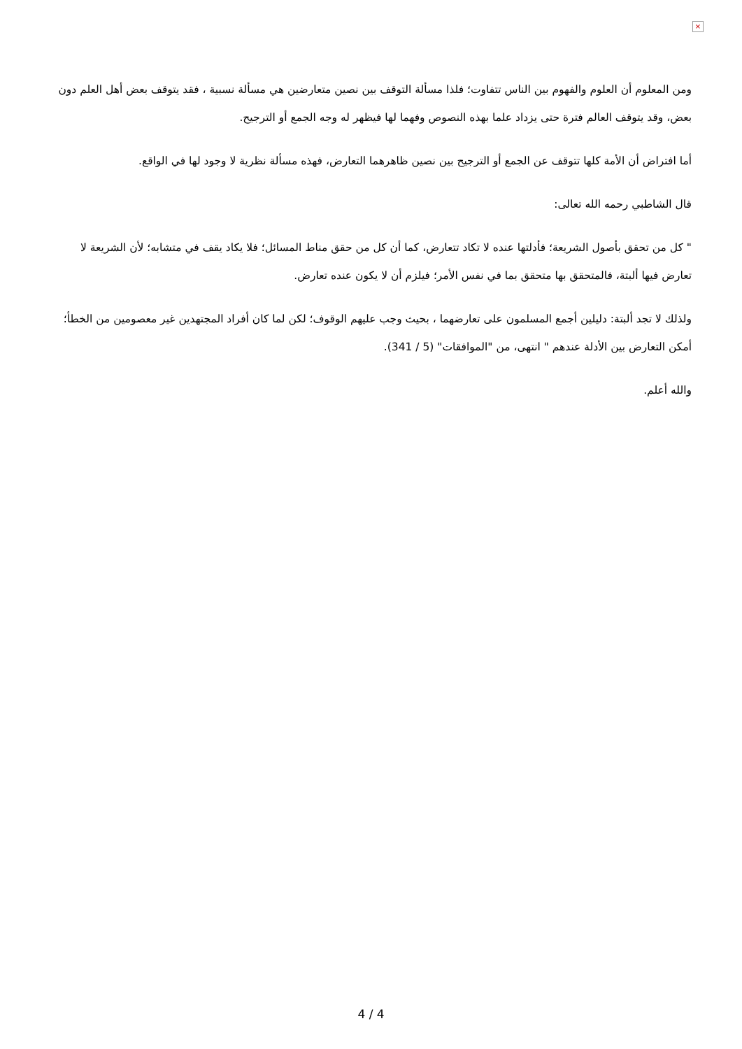×
ومن المعلوم أن العلوم والفهوم بين الناس تتفاوت؛ فلذا مسألة التوقف بين نصين متعارضين هي مسألة نسبية ، فقد يتوقف بعض أهل العلم دون بعض، وقد يتوقف العالم فترة حتى يزداد علما بهذه النصوص وفهما لها فيظهر له وجه الجمع أو الترجيح.
أما افتراض أن الأمة كلها تتوقف عن الجمع أو الترجيح بين نصين ظاهرهما التعارض، فهذه مسألة نظرية لا وجود لها في الواقع.
قال الشاطبي رحمه الله تعالى:
" كل من تحقق بأصول الشريعة؛ فأدلتها عنده لا تكاد تتعارض، كما أن كل من حقق مناط المسائل؛ فلا يكاد يقف في متشابه؛ لأن الشريعة لا تعارض فيها ألبتة، فالمتحقق بها متحقق بما في نفس الأمر؛ فيلزم أن لا يكون عنده تعارض.
ولذلك لا تجد ألبتة: دليلين أجمع المسلمون على تعارضهما ، بحيث وجب عليهم الوقوف؛ لكن لما كان أفراد المجتهدين غير معصومين من الخطأ؛ أمكن التعارض بين الأدلة عندهم " انتهى، من "الموافقات" (5 / 341).
والله أعلم.
4 / 4